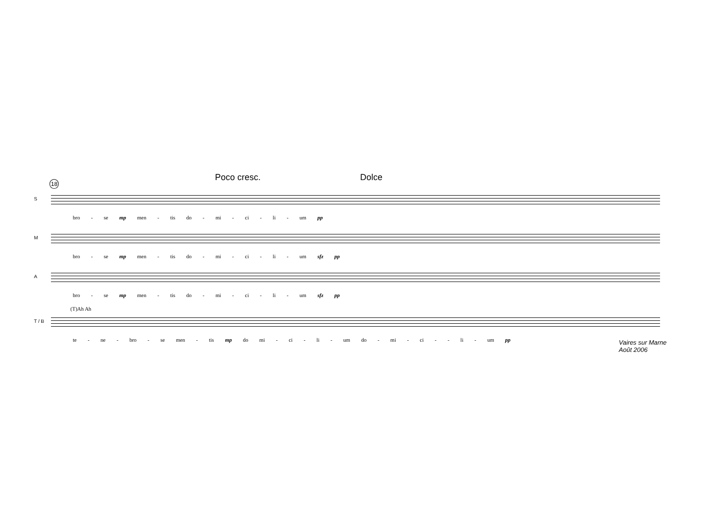18 Poco cresc. Dolce
S
bro - se mp men - tis do - mi - ci - li - um pp
M
bro - se mp men - tis do - mi - ci - li - um sfz pp
A
bro - se mp men - tis do - mi - ci - li - um sfz pp
(T)Ah Ah
T / B
te - ne - bro - se men - tis mp do mi - ci - li - um do - mi - ci - - li - um pp
Vaires sur Marne
Août 2006